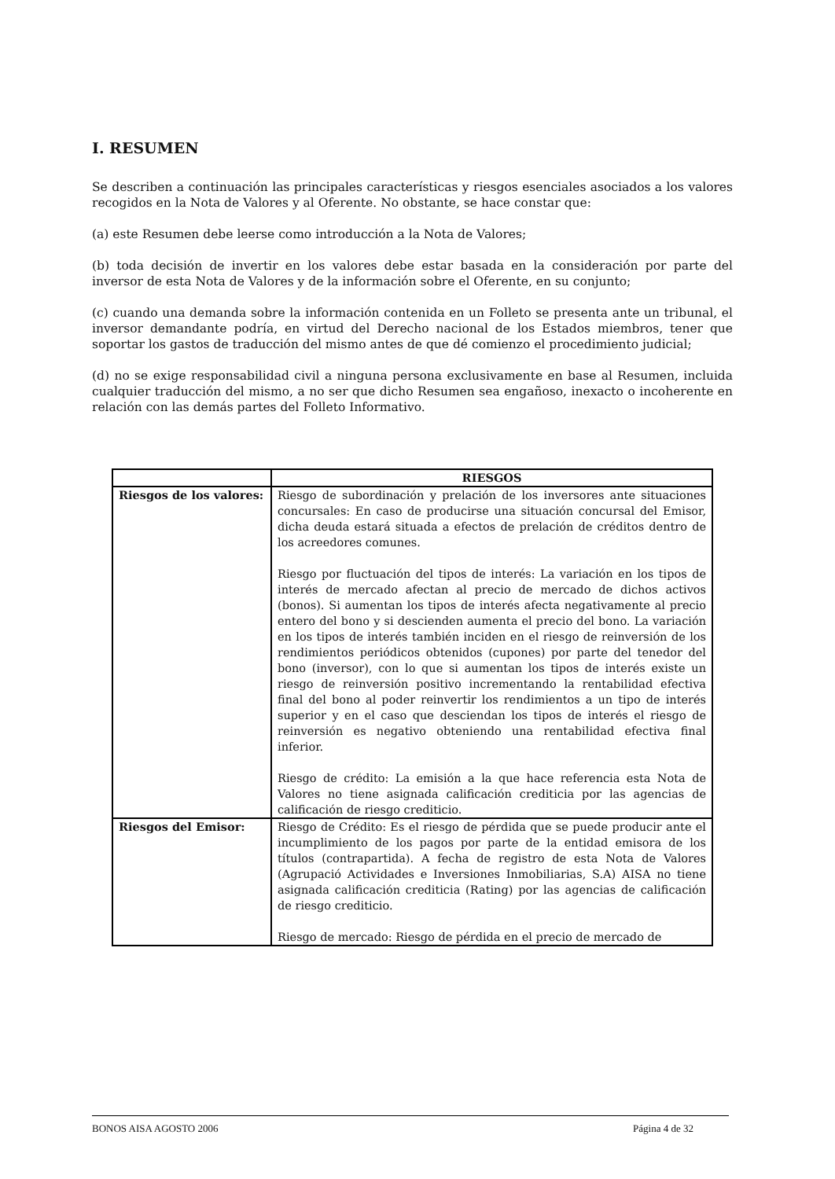I. RESUMEN
Se describen a continuación las principales características y riesgos esenciales asociados a los valores recogidos en la Nota de Valores y al Oferente. No obstante, se hace constar que:
(a) este Resumen debe leerse como introducción a la Nota de Valores;
(b) toda decisión de invertir en los valores debe estar basada en la consideración por parte del inversor de esta Nota de Valores y de la información sobre el Oferente, en su conjunto;
(c) cuando una demanda sobre la información contenida en un Folleto se presenta ante un tribunal, el inversor demandante podría, en virtud del Derecho nacional de los Estados miembros, tener que soportar los gastos de traducción del mismo antes de que dé comienzo el procedimiento judicial;
(d) no se exige responsabilidad civil a ninguna persona exclusivamente en base al Resumen, incluida cualquier traducción del mismo, a no ser que dicho Resumen sea engañoso, inexacto o incoherente en relación con las demás partes del Folleto Informativo.
| | RIESGOS |
| --- | --- |
| Riesgos de los valores: | Riesgo de subordinación y prelación de los inversores ante situaciones concursales: En caso de producirse una situación concursal del Emisor, dicha deuda estará situada a efectos de prelación de créditos dentro de los acreedores comunes. Riesgo por fluctuación del tipos de interés: La variación en los tipos de interés de mercado afectan al precio de mercado de dichos activos (bonos). Si aumentan los tipos de interés afecta negativamente al precio entero del bono y si descienden aumenta el precio del bono. La variación en los tipos de interés también inciden en el riesgo de reinversión de los rendimientos periódicos obtenidos (cupones) por parte del tenedor del bono (inversor), con lo que si aumentan los tipos de interés existe un riesgo de reinversión positivo incrementando la rentabilidad efectiva final del bono al poder reinvertir los rendimientos a un tipo de interés superior y en el caso que desciendan los tipos de interés el riesgo de reinversión es negativo obteniendo una rentabilidad efectiva final inferior. Riesgo de crédito: La emisión a la que hace referencia esta Nota de Valores no tiene asignada calificación crediticia por las agencias de calificación de riesgo crediticio. |
| Riesgos del Emisor: | Riesgo de Crédito: Es el riesgo de pérdida que se puede producir ante el incumplimiento de los pagos por parte de la entidad emisora de los títulos (contrapartida). A fecha de registro de esta Nota de Valores (Agrupació Actividades e Inversiones Inmobiliarias, S.A) AISA no tiene asignada calificación crediticia (Rating) por las agencias de calificación de riesgo crediticio. Riesgo de mercado: Riesgo de pérdida en el precio de mercado de |
BONOS AISA AGOSTO 2006 Página 4 de 32